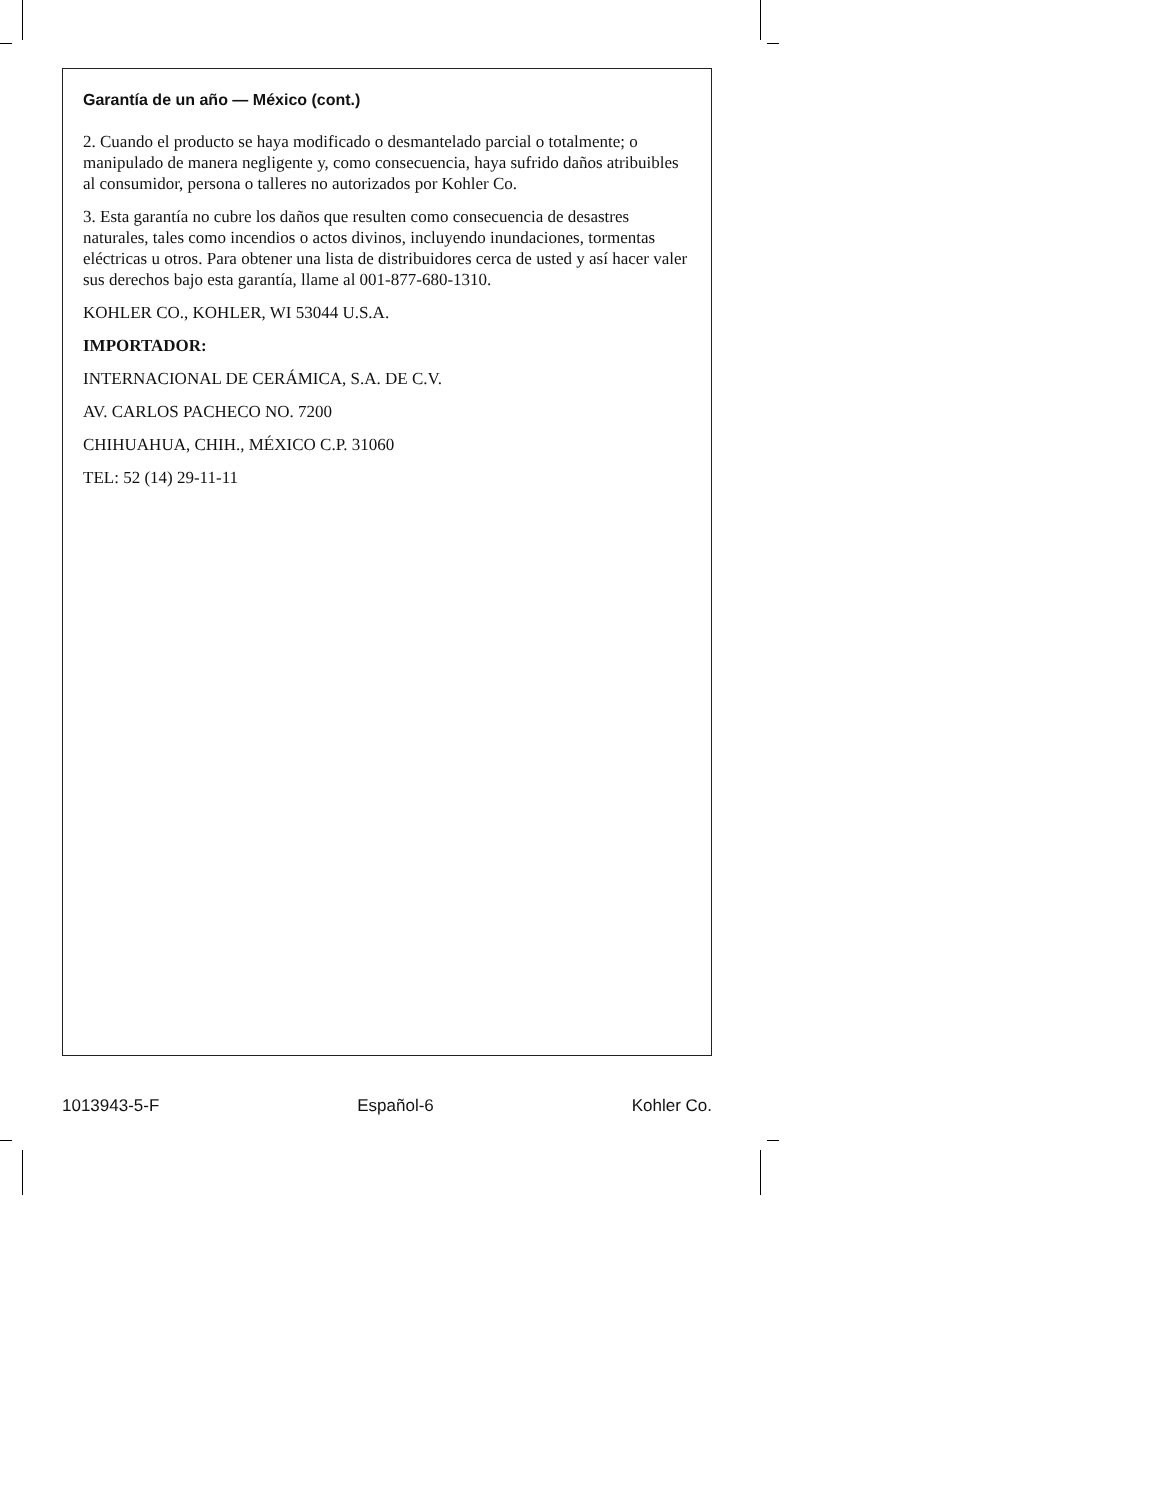Garantía de un año — México (cont.)
2. Cuando el producto se haya modificado o desmantelado parcial o totalmente; o manipulado de manera negligente y, como consecuencia, haya sufrido daños atribuibles al consumidor, persona o talleres no autorizados por Kohler Co.
3. Esta garantía no cubre los daños que resulten como consecuencia de desastres naturales, tales como incendios o actos divinos, incluyendo inundaciones, tormentas eléctricas u otros. Para obtener una lista de distribuidores cerca de usted y así hacer valer sus derechos bajo esta garantía, llame al 001-877-680-1310.
KOHLER CO., KOHLER, WI 53044 U.S.A.
IMPORTADOR:
INTERNACIONAL DE CERÁMICA, S.A. DE C.V.
AV. CARLOS PACHECO NO. 7200
CHIHUAHUA, CHIH., MÉXICO C.P. 31060
TEL: 52 (14) 29-11-11
1013943-5-F Español-6 Kohler Co.